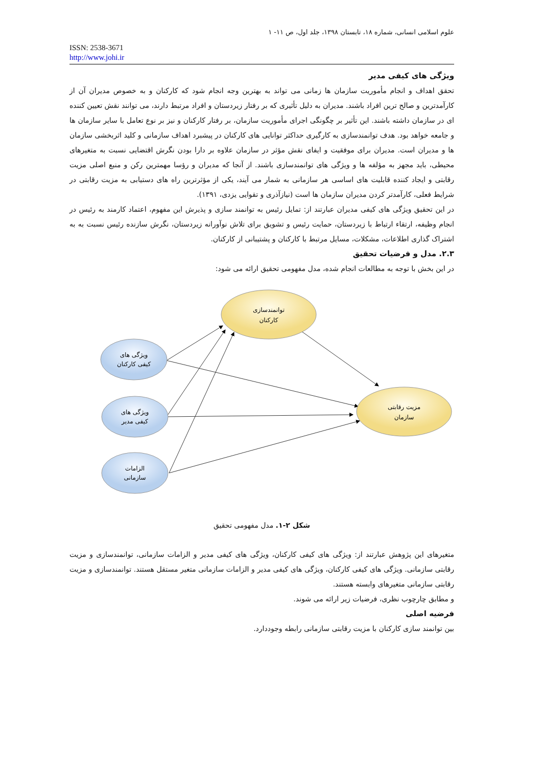علوم اسلامی انسانی، شماره ۱۸، تابستان ۱۳۹۸، جلد اول، ص ۱۱- ۱
ISSN: 2538-3671
http://www.johi.ir
ویژگی های کیفی مدیر
تحقق اهداف و انجام مأموریت سازمان ها زمانی می تواند به بهترین وجه انجام شود که کارکنان و به خصوص مدیران آن از کارآمدترین و صالح ترین افراد باشند. مدیران به دلیل تأثیری که بر رفتار زیردستان و افراد مرتبط دارند، می توانند نقش تعیین کننده ای در سازمان داشته باشند. این تأثیر بر چگونگی اجرای مأموریت سازمان، بر رفتار کارکنان و نیز بر نوع تعامل با سایر سازمان ها و جامعه خواهد بود. هدف توانمندسازی به کارگیری حداکثر توانایی های کارکنان در پیشبرد اهداف سازمانی و کلید اثربخشی سازمان ها و مدیران است. مدیران برای موفقیت و ایفای نقش مؤثر در سازمان علاوه بر دارا بودن نگرش اقتضایی نسبت به متغیرهای محیطی، باید مجهز به مؤلفه ها و ویژگی های توانمندسازی باشند. از آنجا که مدیران و رؤسا مهمترین رکن و منبع اصلی مزیت رقابتی و ایجاد کننده قابلیت های اساسی هر سازمانی به شمار می آیند، یکی از مؤثرترین راه های دستیابی به مزیت رقابتی در شرایط فعلی، کارآمدتر کردن مدیران سازمان ها است (نیازآذری و تقوایی یزدی، ۱۳۹۱).
در این تحقیق ویژگی های کیفی مدیران عبارتند از: تمایل رئیس به توانمند سازی و پذیرش این مفهوم، اعتماد کارمند به رئیس در انجام وظیفه، ارتقاء ارتباط با زیردستان، حمایت رئیس و تشویق برای تلاش نوآورانه زیردستان، نگرش سازنده رئیس نسبت به به اشتراک گذاری اطلاعات، مشکلات، مسایل مرتبط با کارکنان و پشتیبانی از کارکنان.
۲.۳. مدل و فرضیات تحقیق
در این بخش با توجه به مطالعات انجام شده، مدل مفهومی تحقیق ارائه می شود:
توانمندسازی
کارکنان
مزیت رقابتی
سازمان
ویژگی های
کیفی کارکنان
ویژگی های
کیفی مدیر
الزامات
سازمانی
شکل ۲-۱. مدل مفهومی تحقیق
متغیرهای این پژوهش عبارتند از: ویژگی های کیفی کارکنان، ویژگی های کیفی مدیر و الزامات سازمانی، توانمندسازی و مزیت رقابتی سازمانی. ویژگی های کیفی کارکنان، ویژگی های کیفی مدیر و الزامات سازمانی متغیر مستقل هستند. توانمندسازی و مزیت رقابتی سازمانی متغیرهای وابسته هستند.
و مطابق چارچوب نظری، فرضیات زیر ارائه می شوند.
فرضیه اصلی
بین توانمند سازی کارکنان با مزیت رقابتی سازمانی رابطه وجوددارد.